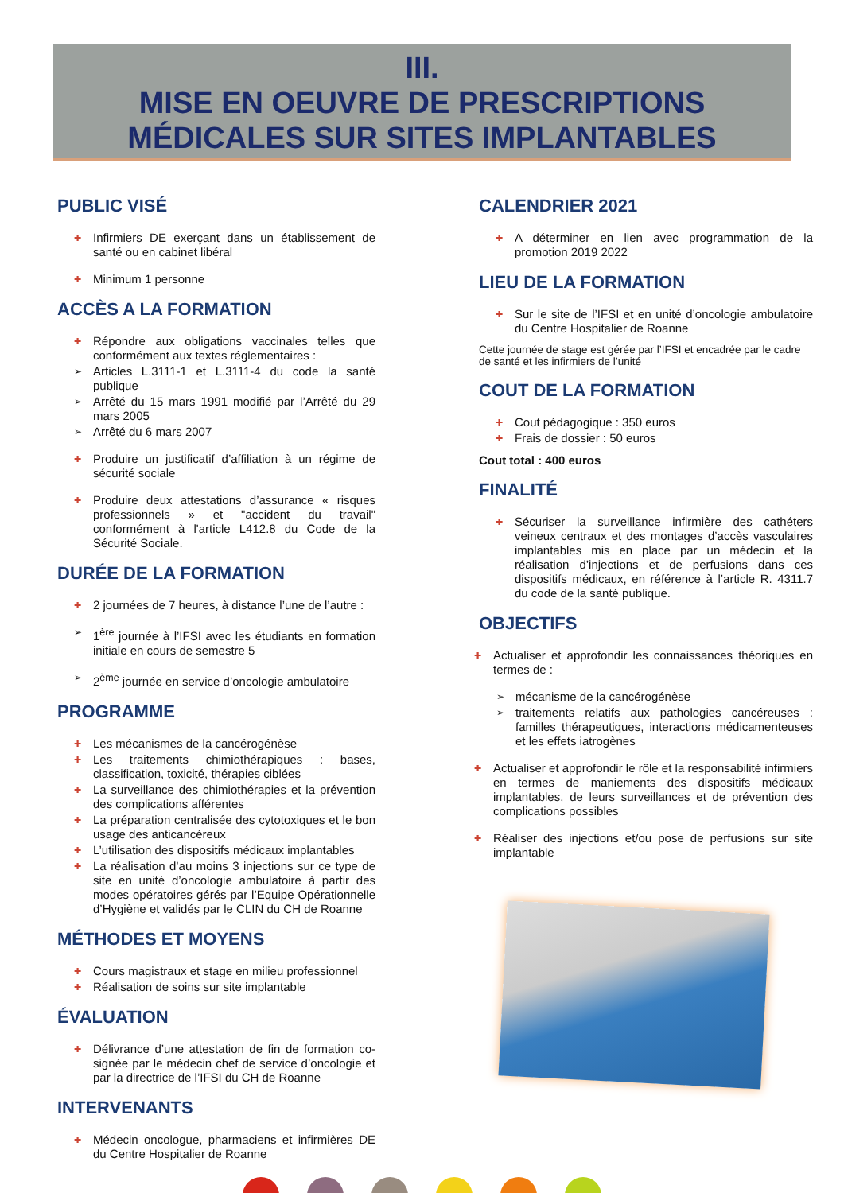III.
MISE EN OEUVRE DE PRESCRIPTIONS
MÉDICALES SUR SITES IMPLANTABLES
PUBLIC VISÉ
Infirmiers DE exerçant dans un établissement de santé ou en cabinet libéral
Minimum 1 personne
ACCÈS A LA FORMATION
Répondre aux obligations vaccinales telles que conformément aux textes réglementaires :
Articles L.3111-1 et L.3111-4 du code la santé publique
Arrêté du 15 mars 1991 modifié par l’Arrêté du 29 mars 2005
Arrêté du 6 mars 2007
Produire un justificatif d’affiliation à un régime de sécurité sociale
Produire deux attestations d’assurance « risques professionnels » et "accident du travail" conformément à l'article L412.8 du Code de la Sécurité Sociale.
DURÉE DE LA FORMATION
2 journées de 7 heures, à distance l’une de l’autre :
1<sup>ère</sup> journée à l’IFSI avec les étudiants en formation initiale en cours de semestre 5
2<sup>ème</sup> journée en service d’oncologie ambulatoire
PROGRAMME
Les mécanismes de la cancérogénèse
Les traitements chimiothérapiques : bases, classification, toxicité, thérapies ciblées
La surveillance des chimiothérapies et la prévention des complications afférentes
La préparation centralisée des cytotoxiques et le bon usage des anticancéreux
L’utilisation des dispositifs médicaux implantables
La réalisation d’au moins 3 injections sur ce type de site en unité d’oncologie ambulatoire à partir des modes opératoires gérés par l’Equipe Opérationnelle d’Hygiène et validés par le CLIN du CH de Roanne
MÉTHODES ET MOYENS
Cours magistraux et stage en milieu professionnel
Réalisation de soins sur site implantable
ÉVALUATION
Délivrance d’une attestation de fin de formation co-signée par le médecin chef de service d’oncologie et par la directrice de l’IFSI du CH de Roanne
INTERVENANTS
Médecin oncologue, pharmaciens et infirmières DE du Centre Hospitalier de Roanne
CALENDRIER 2021
A déterminer en lien avec programmation de la promotion 2019 2022
LIEU DE LA FORMATION
Sur le site de l’IFSI et en unité d’oncologie ambulatoire du Centre Hospitalier de Roanne
Cette journée de stage est gérée par l’IFSI et encadrée par le cadre de santé et les infirmiers de l’unité
COUT DE LA FORMATION
Cout pédagogique : 350 euros
Frais de dossier : 50 euros
Cout total : 400 euros
FINALITÉ
Sécuriser la surveillance infirmière des cathéters veineux centraux et des montages d’accès vasculaires implantables mis en place par un médecin et la réalisation d’injections et de perfusions dans ces dispositifs médicaux, en référence à l’article R. 4311.7 du code de la santé publique.
OBJECTIFS
Actualiser et approfondir les connaissances théoriques en termes de :
mécanisme de la cancérogénèse
traitements relatifs aux pathologies cancéreuses : familles thérapeutiques, interactions médicamenteuses et les effets iatrogènes
Actualiser et approfondir le rôle et la responsabilité infirmiers en termes de maniements des dispositifs médicaux implantables, de leurs surveillances et de prévention des complications possibles
Réaliser des injections et/ou pose de perfusions sur site implantable